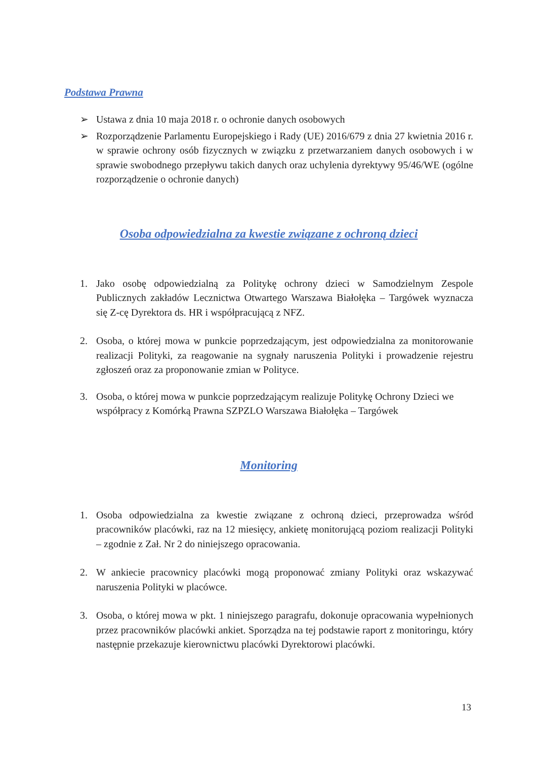Podstawa Prawna
➢ Ustawa z dnia 10 maja 2018 r. o ochronie danych osobowych
➢ Rozporządzenie Parlamentu Europejskiego i Rady (UE) 2016/679 z dnia 27 kwietnia 2016 r. w sprawie ochrony osób fizycznych w związku z przetwarzaniem danych osobowych i w sprawie swobodnego przepływu takich danych oraz uchylenia dyrektywy 95/46/WE (ogólne rozporządzenie o ochronie danych)
Osoba odpowiedzialna za kwestie związane z ochroną dzieci
1. Jako osobę odpowiedzialną za Politykę ochrony dzieci w Samodzielnym Zespole Publicznych zakładów Lecznictwa Otwartego Warszawa Białołęka – Targówek wyznacza się Z-cę Dyrektora ds. HR i współpracującą z NFZ.
2. Osoba, o której mowa w punkcie poprzedzającym, jest odpowiedzialna za monitorowanie realizacji Polityki, za reagowanie na sygnały naruszenia Polityki i prowadzenie rejestru zgłoszeń oraz za proponowanie zmian w Polityce.
3. Osoba, o której mowa w punkcie poprzedzającym realizuje Politykę Ochrony Dzieci we współpracy z Komórką Prawna SZPZLO Warszawa Białołęka – Targówek
Monitoring
1. Osoba odpowiedzialna za kwestie związane z ochroną dzieci, przeprowadza wśród pracowników placówki, raz na 12 miesięcy, ankietę monitorującą poziom realizacji Polityki – zgodnie z Zał. Nr 2 do niniejszego opracowania.
2. W ankiecie pracownicy placówki mogą proponować zmiany Polityki oraz wskazywać naruszenia Polityki w placówce.
3. Osoba, o której mowa w pkt. 1 niniejszego paragrafu, dokonuje opracowania wypełnionych przez pracowników placówki ankiet. Sporządza na tej podstawie raport z monitoringu, który następnie przekazuje kierownictwu placówki Dyrektorowi placówki.
13